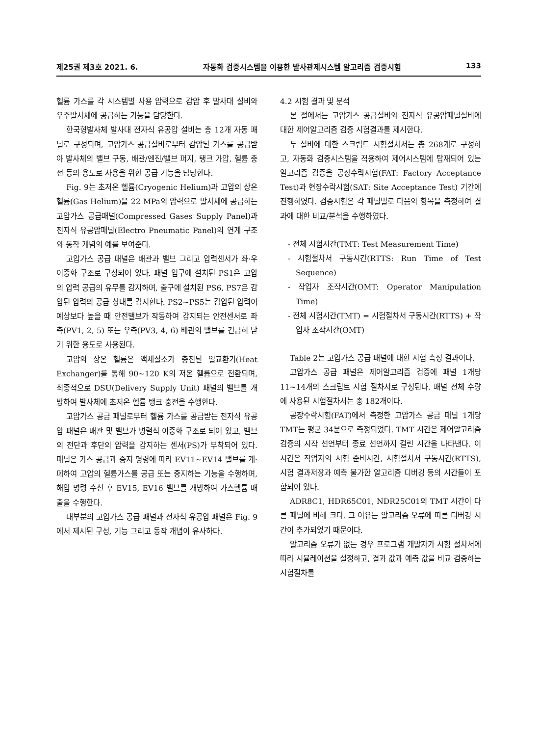제25권 제3호 2021. 6. 자동화 검증시스템을 이용한 발사관제시스템 알고리즘 검증시험 133
헬륨 가스를 각 시스템별 사용 압력으로 감압 후 발사대 설비와 우주발사체에 공급하는 기능을 담당한다.
한국형발사체 발사대 전자식 유공압 설비는 총 12개 자동 패널로 구성되며, 고압가스 공급설비로부터 감압된 가스를 공급받아 발사체의 밸브 구동, 배관/엔진/밸브 퍼지, 탱크 가압, 헬륨 충전 등의 용도로 사용을 위한 공급 기능을 담당한다.
Fig. 9는 초저온 헬륨(Cryogenic Helium)과 고압의 상온 헬륨(Gas Helium)을 22 MPa의 압력으로 발사체에 공급하는 고압가스 공급패널(Compressed Gases Supply Panel)과 전자식 유공압패널(Electro Pneumatic Panel)의 연계 구조와 동작 개념의 예를 보여준다.
고압가스 공급 패널은 배관과 밸브 그리고 압력센서가 좌·우 이중화 구조로 구성되어 있다. 패널 입구에 설치된 PS1은 고압의 압력 공급의 유무를 감지하며, 출구에 설치된 PS6, PS7은 감압된 압력의 공급 상태를 감지한다. PS2~PS5는 감압된 압력이 예상보다 높을 때 안전밸브가 작동하여 감지되는 안전센서로 좌측(PV1, 2, 5) 또는 우측(PV3, 4, 6) 배관의 밸브를 긴급히 닫기 위한 용도로 사용된다.
고압의 상온 헬륨은 액체질소가 충전된 열교환기(Heat Exchanger)를 통해 90~120 K의 저온 헬륨으로 전환되며, 최종적으로 DSU(Delivery Supply Unit) 패널의 밸브를 개방하여 발사체에 초저온 헬륨 탱크 충전을 수행한다.
고압가스 공급 패널로부터 헬륨 가스를 공급받는 전자식 유공압 패널은 배관 및 밸브가 병렬식 이중화 구조로 되어 있고, 밸브의 전단과 후단의 압력을 감지하는 센서(PS)가 부착되어 있다. 패널은 가스 공급과 중지 명령에 따라 EV11~EV14 밸브를 개·폐하여 고압의 헬륨가스를 공급 또는 중지하는 기능을 수행하며, 해압 명령 수신 후 EV15, EV16 밸브를 개방하여 가스헬륨 배출을 수행한다.
대부분의 고압가스 공급 패널과 전자식 유공압 패널은 Fig. 9에서 제시된 구성, 기능 그리고 동작 개념이 유사하다.
4.2 시험 결과 및 분석
본 절에서는 고압가스 공급설비와 전자식 유공압패널설비에 대한 제어알고리즘 검증 시험결과를 제시한다.
두 설비에 대한 스크립트 시험절차서는 총 268개로 구성하고, 자동화 검증시스템을 적용하여 제어시스템에 탑재되어 있는 알고리즘 검증을 공장수락시험(FAT: Factory Acceptance Test)과 현장수락시험(SAT: Site Acceptance Test) 기간에 진행하였다. 검증시험은 각 패널별로 다음의 항목을 측정하여 결과에 대한 비교/분석을 수행하였다.
- 전체 시험시간(TMT: Test Measurement Time)
- 시험절차서 구동시간(RTTS: Run Time of Test Sequence)
- 작업자 조작시간(OMT: Operator Manipulation Time)
- 전체 시험시간(TMT) = 시험절차서 구동시간(RTTS) + 작업자 조작시간(OMT)
Table 2는 고압가스 공급 패널에 대한 시험 측정 결과이다.
고압가스 공급 패널은 제어알고리즘 검증에 패널 1개당 11~14개의 스크립트 시험 절차서로 구성된다. 패널 전체 수량에 사용된 시험절차서는 총 182개이다.
공장수락시험(FAT)에서 측정한 고압가스 공급 패널 1개당 TMT는 평균 34분으로 측정되었다. TMT 시간은 제어알고리즘 검증의 시작 선언부터 종료 선언까지 걸린 시간을 나타낸다. 이 시간은 작업자의 시험 준비시간, 시험절차서 구동시간(RTTS), 시험 결과저장과 예측 불가한 알고리즘 디버깅 등의 시간들이 포함되어 있다.
ADR8C1, HDR65C01, NDR25C01의 TMT 시간이 다른 패널에 비해 크다. 그 이유는 알고리즘 오류에 따른 디버깅 시간이 추가되었기 때문이다.
알고리즘 오류가 없는 경우 프로그램 개발자가 시험 절차서에 따라 시뮬레이션을 설정하고, 결과 값과 예측 값을 비교 검증하는 시험절차를